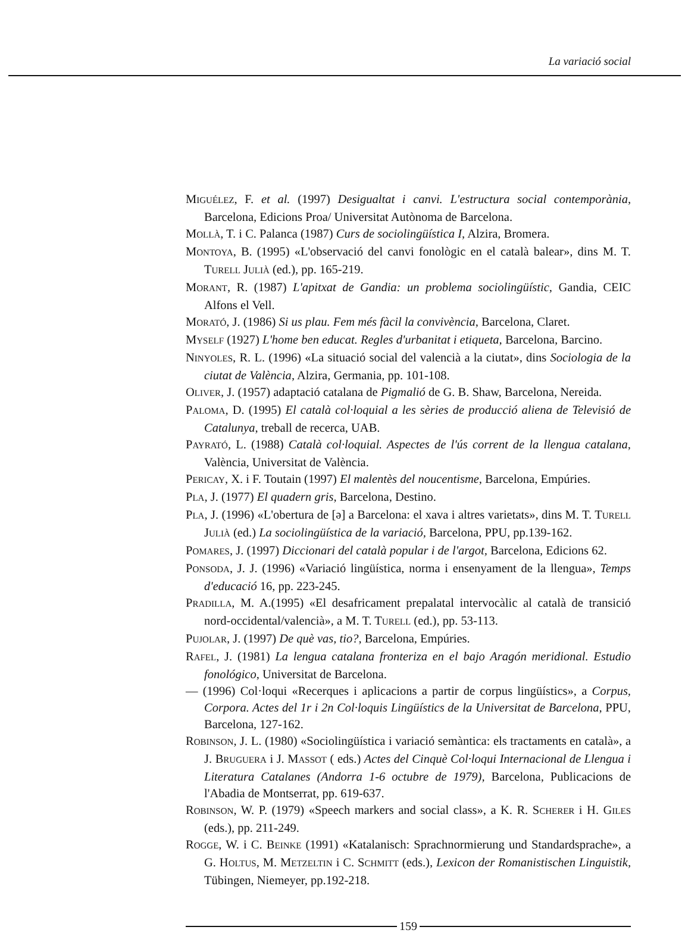La variació social
MIGUÉLEZ, F. et al. (1997) Desigualtat i canvi. L'estructura social contemporània, Barcelona, Edicions Proa/ Universitat Autònoma de Barcelona.
MOLLÀ, T. i C. Palanca (1987) Curs de sociolingüística I, Alzira, Bromera.
MONTOYA, B. (1995) «L'observació del canvi fonològic en el català balear», dins M. T. TURELL JULIÀ (ed.), pp. 165-219.
MORANT, R. (1987) L'apitxat de Gandia: un problema sociolingüístic, Gandia, CEIC Alfons el Vell.
MORATÓ, J. (1986) Si us plau. Fem més fàcil la convivència, Barcelona, Claret.
MYSELF (1927) L'home ben educat. Regles d'urbanitat i etiqueta, Barcelona, Barcino.
NINYOLES, R. L. (1996) «La situació social del valencià a la ciutat», dins Sociologia de la ciutat de València, Alzira, Germania, pp. 101-108.
OLIVER, J. (1957) adaptació catalana de Pigmalió de G. B. Shaw, Barcelona, Nereida.
PALOMA, D. (1995) El català col·loquial a les sèries de producció aliena de Televisió de Catalunya, treball de recerca, UAB.
PAYRATÓ, L. (1988) Català col·loquial. Aspectes de l'ús corrent de la llengua catalana, València, Universitat de València.
PERICAY, X. i F. Toutain (1997) El malentès del noucentisme, Barcelona, Empúries.
PLA, J. (1977) El quadern gris, Barcelona, Destino.
PLA, J. (1996) «L'obertura de [ə] a Barcelona: el xava i altres varietats», dins M. T. TURELL JULIÀ (ed.) La sociolingüística de la variació, Barcelona, PPU, pp.139-162.
POMARES, J. (1997) Diccionari del català popular i de l'argot, Barcelona, Edicions 62.
PONSODA, J. J. (1996) «Variació lingüística, norma i ensenyament de la llengua», Temps d'educació 16, pp. 223-245.
PRADILLA, M. A.(1995) «El desafricament prepalatal intervocàlic al català de transició nord-occidental/valencià», a M. T. TURELL (ed.), pp. 53-113.
PUJOLAR, J. (1997) De què vas, tio?, Barcelona, Empúries.
RAFEL, J. (1981) La lengua catalana fronteriza en el bajo Aragón meridional. Estudio fonológico, Universitat de Barcelona.
— (1996) Col·loqui «Recerques i aplicacions a partir de corpus lingüístics», a Corpus, Corpora. Actes del 1r i 2n Col·loquis Lingüístics de la Universitat de Barcelona, PPU, Barcelona, 127-162.
ROBINSON, J. L. (1980) «Sociolingüística i variació semàntica: els tractaments en català», a J. BRUGUERA i J. MASSOT ( eds.) Actes del Cinquè Col·loqui Internacional de Llengua i Literatura Catalanes (Andorra 1-6 octubre de 1979), Barcelona, Publicacions de l'Abadia de Montserrat, pp. 619-637.
ROBINSON, W. P. (1979) «Speech markers and social class», a K. R. SCHERER i H. GILES (eds.), pp. 211-249.
ROGGE, W. i C. BEINKE (1991) «Katalanisch: Sprachnormierung und Standardsprache», a G. HOLTUS, M. METZELTIN i C. SCHMITT (eds.), Lexicon der Romanistischen Linguistik, Tübingen, Niemeyer, pp.192-218.
159